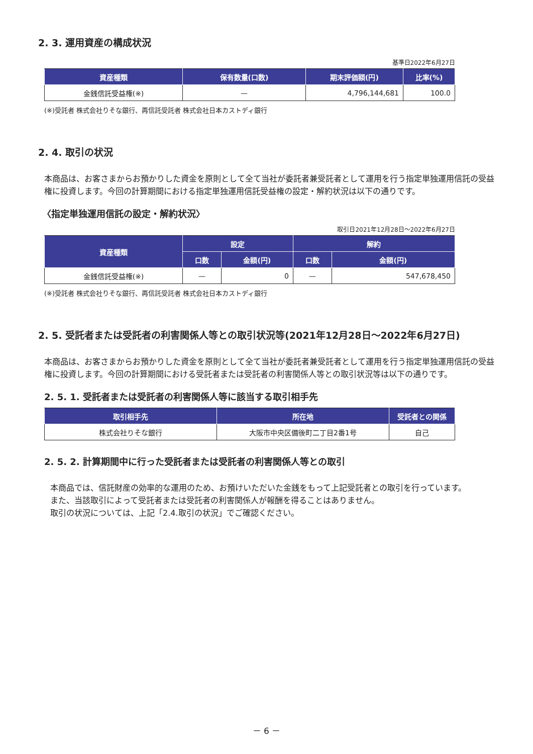2. 3. 運用資産の構成状況
基準日2022年6月27日
| 資産種類 | 保有数量(口数) | 期末評価額(円) | 比率(%) |
| --- | --- | --- | --- |
| 金銭信託受益権(※) | — | 4,796,144,681 | 100.0 |
(※)受託者 株式会社りそな銀行、再信託受託者 株式会社日本カストディ銀行
2. 4. 取引の状況
本商品は、お客さまからお預かりした資金を原則として全て当社が委託者兼受託者として運用を行う指定単独運用信託の受益権に投資します。今回の計算期間における指定単独運用信託受益権の設定・解約状況は以下の通りです。
〈指定単独運用信託の設定・解約状況〉
取引日2021年12月28日～2022年6月27日
| 資産種類 | 設定 | | 解約 | |
| --- | --- | --- | --- | --- |
| | 口数 | 金額(円) | 口数 | 金額(円) |
| 金銭信託受益権(※) | — | 0 | — | 547,678,450 |
(※)受託者 株式会社りそな銀行、再信託受託者 株式会社日本カストディ銀行
2. 5. 受託者または受託者の利害関係人等との取引状況等(2021年12月28日～2022年6月27日)
本商品は、お客さまからお預かりした資金を原則として全て当社が委託者兼受託者として運用を行う指定単独運用信託の受益権に投資します。今回の計算期間における受託者または受託者の利害関係人等との取引状況等は以下の通りです。
2. 5. 1. 受託者または受託者の利害関係人等に該当する取引相手先
| 取引相手先 | 所在地 | 受託者との関係 |
| --- | --- | --- |
| 株式会社りそな銀行 | 大阪市中央区備後町二丁目2番1号 | 自己 |
2. 5. 2. 計算期間中に行った受託者または受託者の利害関係人等との取引
本商品では、信託財産の効率的な運用のため、お預けいただいた金銭をもって上記受託者との取引を行っています。
また、当該取引によって受託者または受託者の利害関係人が報酬を得ることはありません。
取引の状況については、上記「2.4.取引の状況」でご確認ください。
－ 6 －